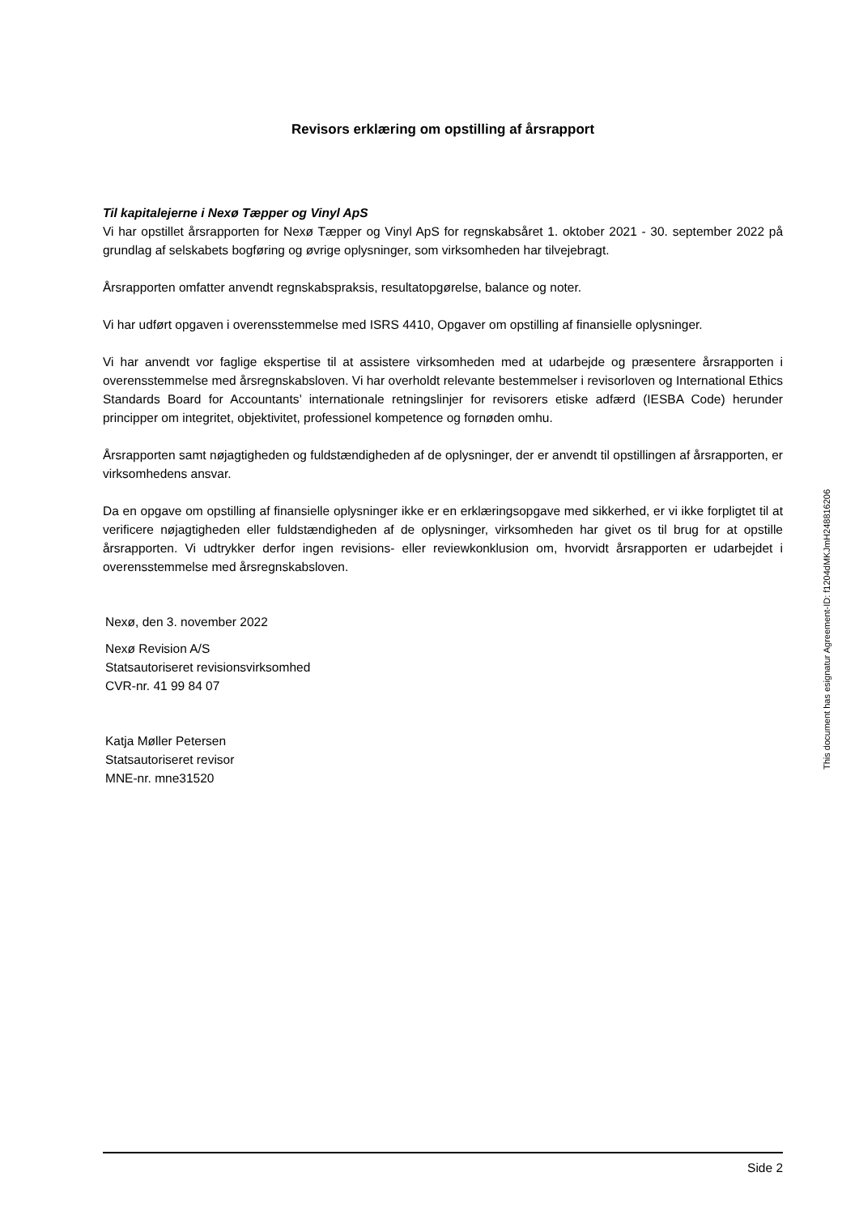Revisors erklæring om opstilling af årsrapport
Til kapitalejerne i Nexø Tæpper og Vinyl ApS
Vi har opstillet årsrapporten for Nexø Tæpper og Vinyl ApS for regnskabsåret 1. oktober 2021 - 30. september 2022 på grundlag af selskabets bogføring og øvrige oplysninger, som virksomheden har tilvejebragt.
Årsrapporten omfatter anvendt regnskabspraksis, resultatopgørelse, balance og noter.
Vi har udført opgaven i overensstemmelse med ISRS 4410, Opgaver om opstilling af finansielle oplysninger.
Vi har anvendt vor faglige ekspertise til at assistere virksomheden med at udarbejde og præsentere årsrapporten i overensstemmelse med årsregnskabsloven. Vi har overholdt relevante bestemmelser i revisorloven og International Ethics Standards Board for Accountants’ internationale retningslinjer for revisorers etiske adfærd (IESBA Code) herunder principper om integritet, objektivitet, professionel kompetence og fornøden omhu.
Årsrapporten samt nøjagtigheden og fuldstændigheden af de oplysninger, der er anvendt til opstillingen af årsrapporten, er virksomhedens ansvar.
Da en opgave om opstilling af finansielle oplysninger ikke er en erklæringsopgave med sikkerhed, er vi ikke forpligtet til at verificere nøjagtigheden eller fuldstændigheden af de oplysninger, virksomheden har givet os til brug for at opstille årsrapporten. Vi udtrykker derfor ingen revisions- eller reviewkonklusion om, hvorvidt årsrapporten er udarbejdet i overensstemmelse med årsregnskabsloven.
Nexø, den 3. november 2022
Nexø Revision A/S
Statsautoriseret revisionsvirksomhed
CVR-nr. 41 99 84 07
Katja Møller Petersen
Statsautoriseret revisor
MNE-nr. mne31520
This document has esignatur Agreement-ID: f1204dMKJmH248816206
Side 2